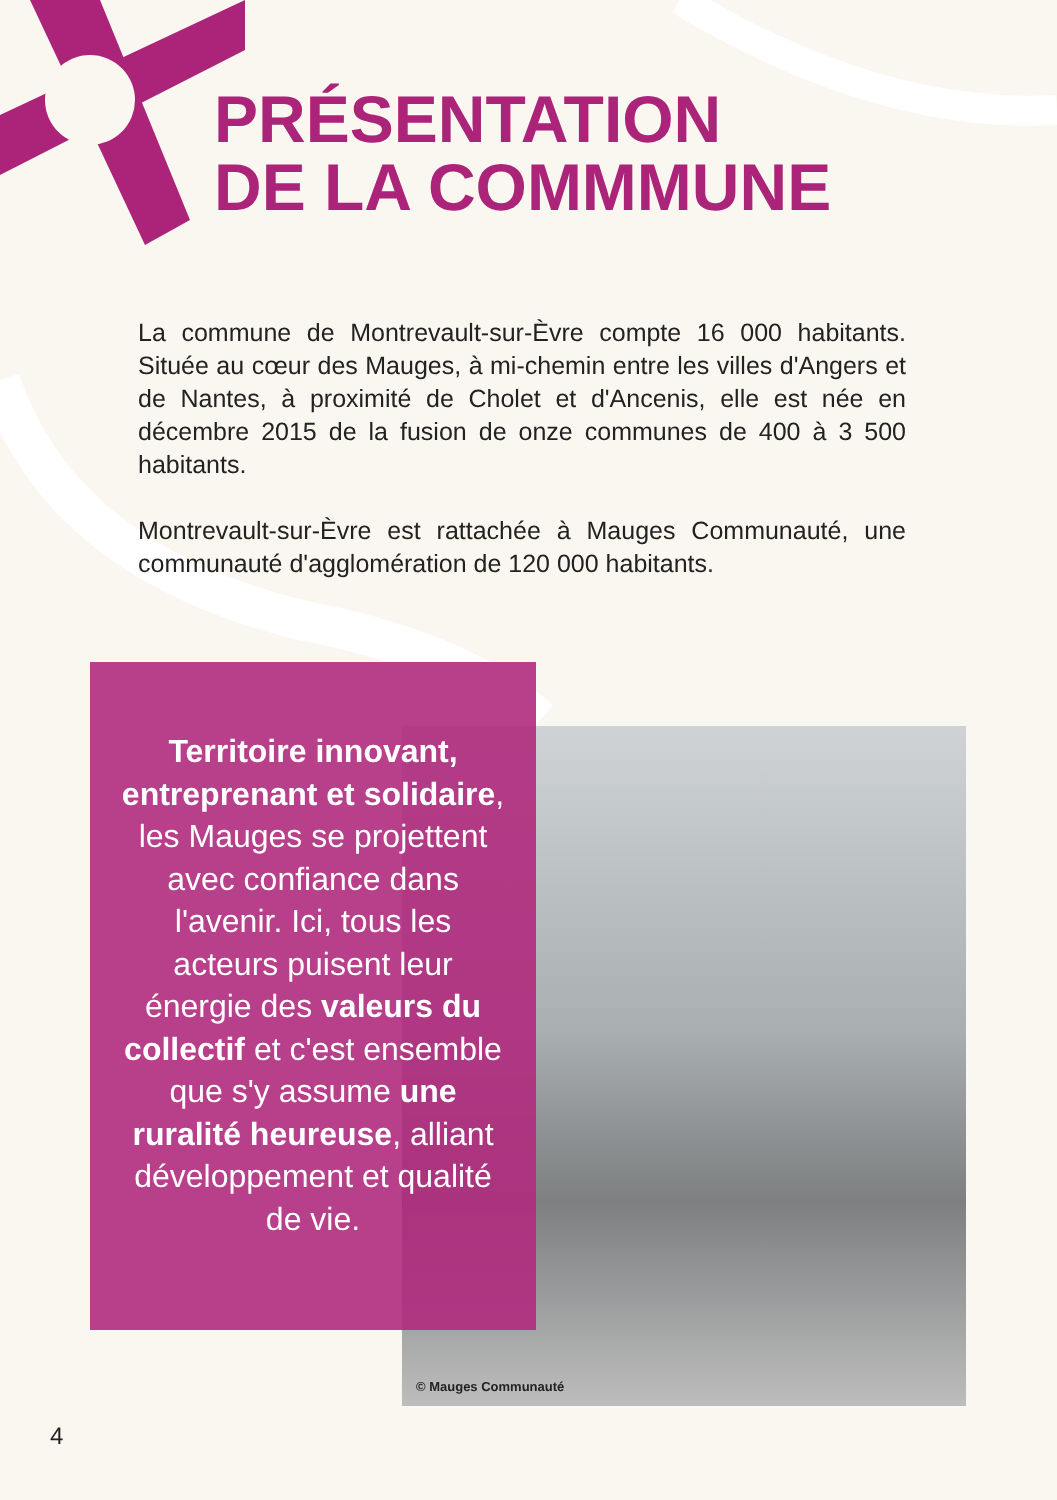PRÉSENTATION
DE LA COMMMUNE
La commune de Montrevault-sur-Èvre compte 16 000 habitants. Située au cœur des Mauges, à mi-chemin entre les villes d'Angers et de Nantes, à proximité de Cholet et d'Ancenis, elle est née en décembre 2015 de la fusion de onze communes de 400 à 3 500 habitants.
Montrevault-sur-Èvre est rattachée à Mauges Communauté, une communauté d'agglomération de 120 000 habitants.
© Mauges Communauté
Territoire innovant, entreprenant et solidaire, les Mauges se projettent avec confiance dans l'avenir. Ici, tous les acteurs puisent leur énergie des valeurs du collectif et c'est ensemble que s'y assume une ruralité heureuse, alliant développement et qualité de vie.
4